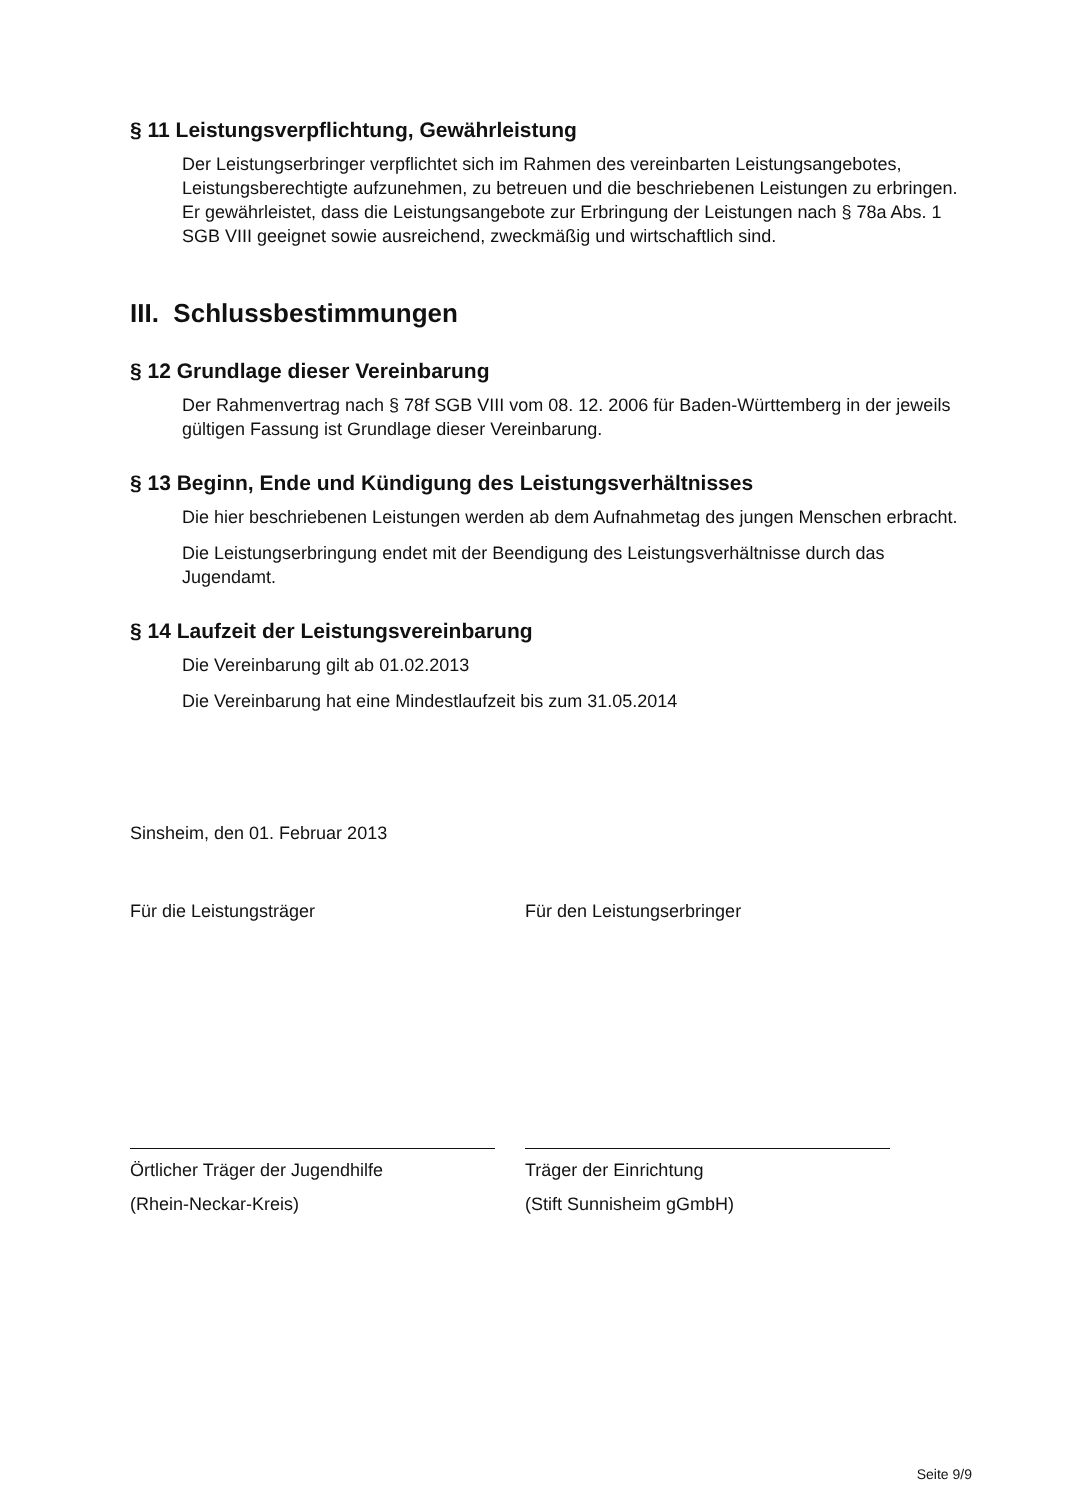§ 11 Leistungsverpflichtung, Gewährleistung
Der Leistungserbringer verpflichtet sich im Rahmen des vereinbarten Leistungsangebotes, Leistungsberechtigte aufzunehmen, zu betreuen und die beschriebenen Leistungen zu erbringen. Er gewährleistet, dass die Leistungsangebote zur Erbringung der Leistungen nach § 78a Abs. 1 SGB VIII geeignet sowie ausreichend, zweckmäßig und wirtschaftlich sind.
III. Schlussbestimmungen
§ 12 Grundlage dieser Vereinbarung
Der Rahmenvertrag nach § 78f SGB VIII vom 08. 12. 2006 für Baden-Württemberg in der jeweils gültigen Fassung ist Grundlage dieser Vereinbarung.
§ 13 Beginn, Ende und Kündigung des Leistungsverhältnisses
Die hier beschriebenen Leistungen werden ab dem Aufnahmetag des jungen Menschen erbracht.
Die Leistungserbringung endet mit der Beendigung des Leistungsverhältnisse durch das Jugendamt.
§ 14 Laufzeit der Leistungsvereinbarung
Die Vereinbarung gilt ab 01.02.2013
Die Vereinbarung hat eine Mindestlaufzeit bis zum 31.05.2014
Sinsheim, den 01. Februar 2013
Für die Leistungsträger
Örtlicher Träger der Jugendhilfe
(Rhein-Neckar-Kreis)
Für den Leistungserbringer
Träger der Einrichtung
(Stift Sunnisheim gGmbH)
Seite 9/9